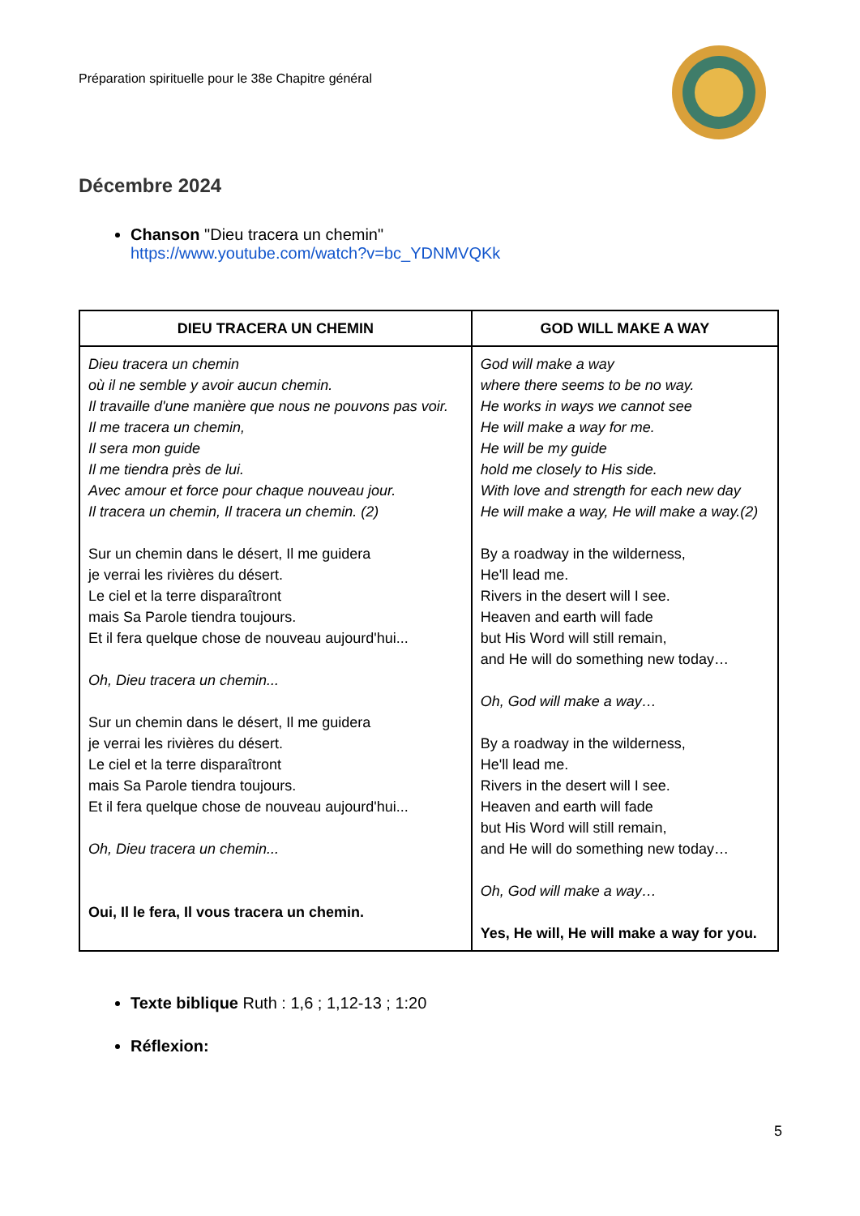Préparation spirituelle pour le 38e Chapitre général
Décembre 2024
Chanson "Dieu tracera un chemin"
https://www.youtube.com/watch?v=bc_YDNMVQKk
| DIEU TRACERA UN CHEMIN | GOD WILL MAKE A WAY |
| --- | --- |
| Dieu tracera un chemin où il ne semble y avoir aucun chemin. Il travaille d'une manière que nous ne pouvons pas voir. Il me tracera un chemin, Il sera mon guide Il me tiendra près de lui. Avec amour et force pour chaque nouveau jour. Il tracera un chemin, Il tracera un chemin. (2) Sur un chemin dans le désert, Il me guidera je verrai les rivières du désert. Le ciel et la terre disparaîtront mais Sa Parole tiendra toujours. Et il fera quelque chose de nouveau aujourd'hui... Oh, Dieu tracera un chemin... Sur un chemin dans le désert, Il me guidera je verrai les rivières du désert. Le ciel et la terre disparaîtront mais Sa Parole tiendra toujours. Et il fera quelque chose de nouveau aujourd'hui... Oh, Dieu tracera un chemin... Oui, Il le fera, Il vous tracera un chemin. | God will make a way where there seems to be no way. He works in ways we cannot see He will make a way for me. He will be my guide hold me closely to His side. With love and strength for each new day He will make a way, He will make a way.(2) By a roadway in the wilderness, He'll lead me. Rivers in the desert will I see. Heaven and earth will fade but His Word will still remain, and He will do something new today… Oh, God will make a way… By a roadway in the wilderness, He'll lead me. Rivers in the desert will I see. Heaven and earth will fade but His Word will still remain, and He will do something new today… Oh, God will make a way… Yes, He will, He will make a way for you. |
Texte biblique Ruth : 1,6 ; 1,12-13 ; 1:20
Réflexion:
5